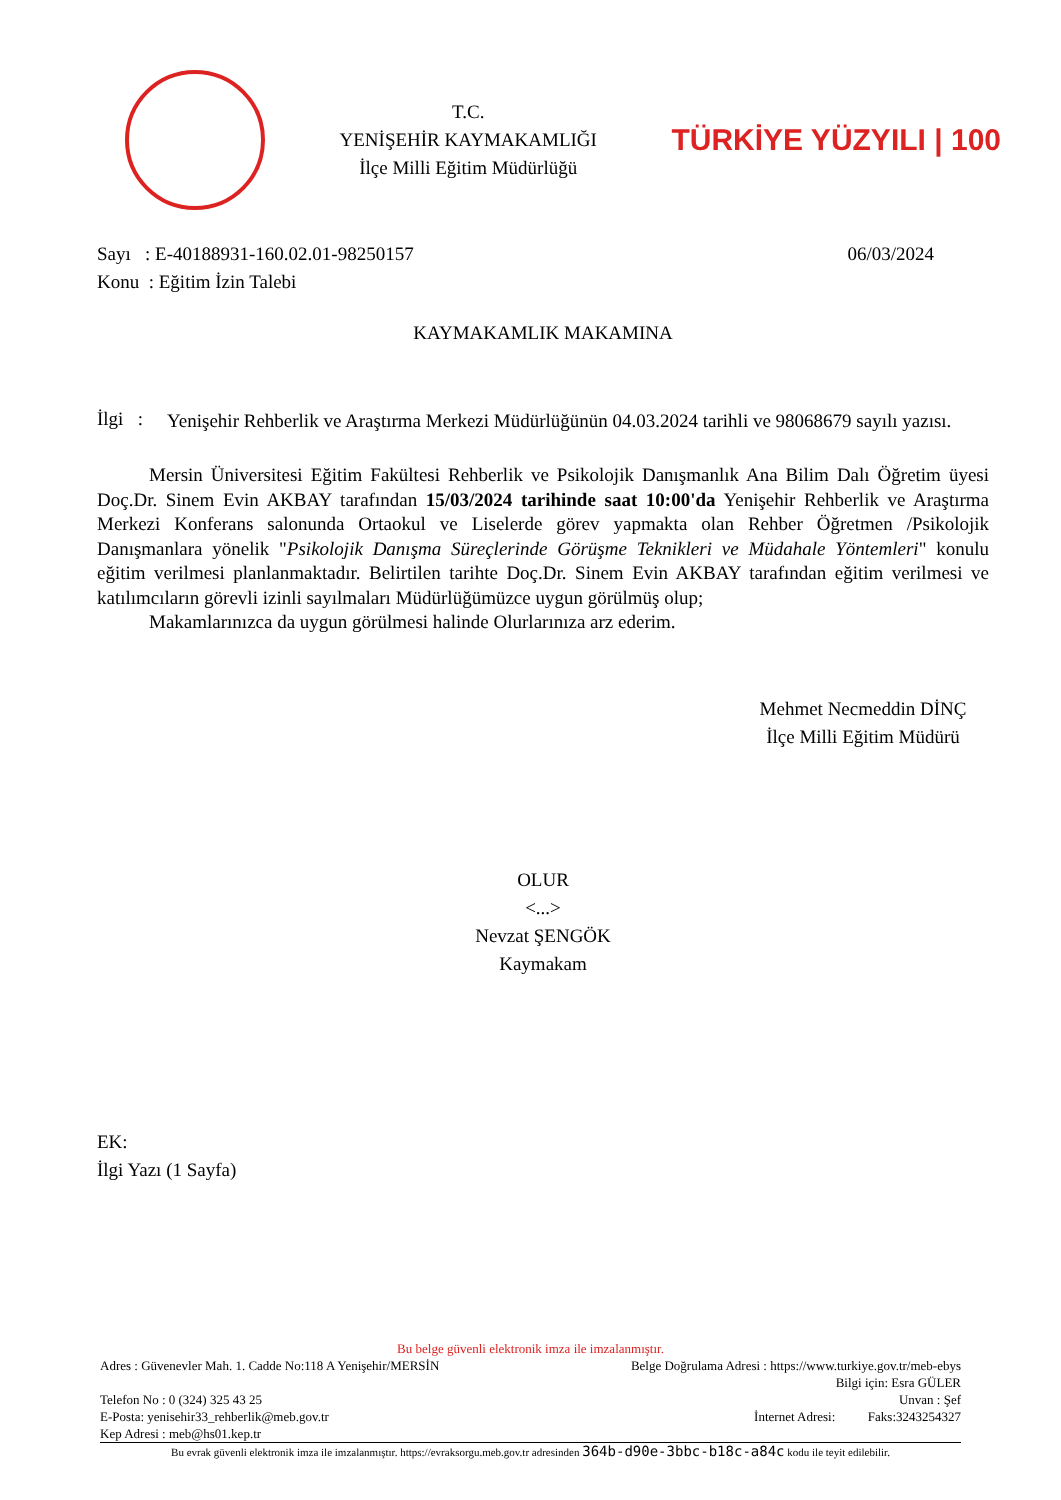T.C.
YENİŞEHİR KAYMAKAMLIĞI
İlçe Milli Eğitim Müdürlüğü
TÜRKİYE YÜZYILI | 100
Sayı : E-40188931-160.02.01-98250157 06/03/2024
Konu : Eğitim İzin Talebi
KAYMAKAMLIK MAKAMINA
İlgi : Yenişehir Rehberlik ve Araştırma Merkezi Müdürlüğünün 04.03.2024 tarihli ve 98068679 sayılı yazısı.
Mersin Üniversitesi Eğitim Fakültesi Rehberlik ve Psikolojik Danışmanlık Ana Bilim Dalı Öğretim üyesi Doç.Dr. Sinem Evin AKBAY tarafından 15/03/2024 tarihinde saat 10:00'da Yenişehir Rehberlik ve Araştırma Merkezi Konferans salonunda Ortaokul ve Liselerde görev yapmakta olan Rehber Öğretmen /Psikolojik Danışmanlara yönelik "Psikolojik Danışma Süreçlerinde Görüşme Teknikleri ve Müdahale Yöntemleri" konulu eğitim verilmesi planlanmaktadır. Belirtilen tarihte Doç.Dr. Sinem Evin AKBAY tarafından eğitim verilmesi ve katılımcıların görevli izinli sayılmaları Müdürlüğümüzce uygun görülmüş olup;
Makamlarınızca da uygun görülmesi halinde Olurlarınıza arz ederim.
Mehmet Necmeddin DİNÇ
İlçe Milli Eğitim Müdürü
OLUR
<...>
Nevzat ŞENGÖK
Kaymakam
EK:
İlgi Yazı (1 Sayfa)
Bu belge güvenli elektronik imza ile imzalanmıştır.
Adres : Güvenevler Mah. 1. Cadde No:118 A Yenişehir/MERSİN Belge Doğrulama Adresi : https://www.turkiye.gov.tr/meb-ebys
Bilgi için: Esra GÜLER
Telefon No : 0 (324) 325 43 25 Unvan : Şef
E-Posta: yenisehir33_rehberlik@meb.gov.tr İnternet Adresi: Faks:3243254327
Kep Adresi : meb@hs01.kep.tr
Bu evrak güvenli elektronik imza ile imzalanmıştır. https://evraksorgu.meb.gov.tr adresinden 364b-d90e-3bbc-b18c-a84c kodu ile teyit edilebilir.